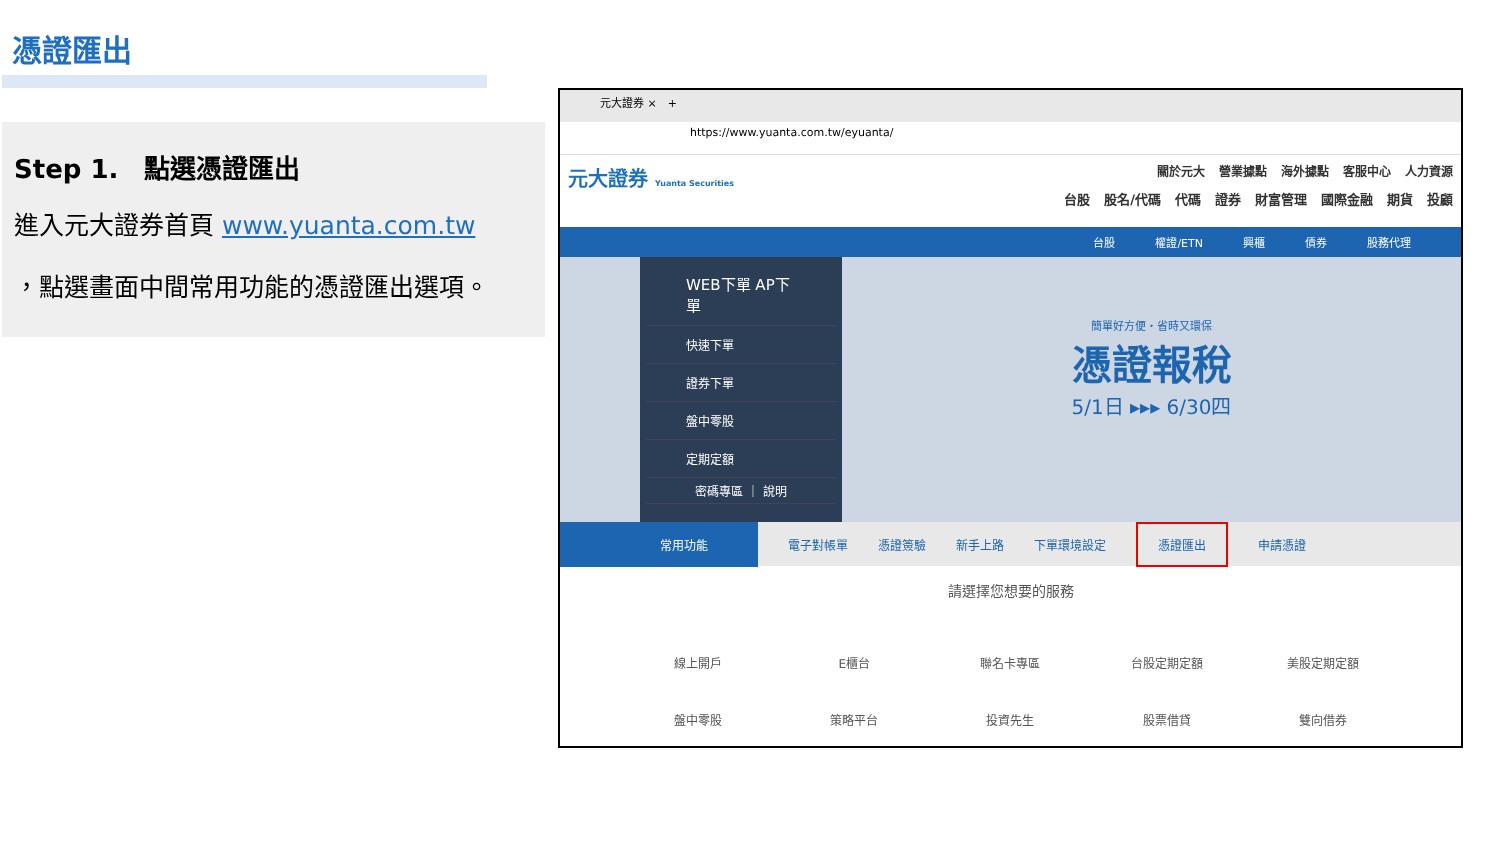憑證匯出
Step 1.　點選憑證匯出
進入元大證券首頁 www.yuanta.com.tw
，點選畫面中間常用功能的憑證匯出選項。
元大證券 ×　+
https://www.yuanta.com.tw/eyuanta/
元大證券 Yuanta Securities
關於元大 營業據點 海外據點 客服中心 人力資源
台股 股名/代碼 代碼 證券 財富管理 國際金融 期貨 投顧
台股 權證/ETN 興櫃 債券 股務代理
WEB下單 AP下單
快速下單
證券下單
盤中零股
定期定額
密碼專區 ｜ 說明
簡單好方便・省時又環保
憑證報稅
5/1日 ▸▸▸ 6/30四
常用功能 電子對帳單 憑證簽驗 新手上路 下單環境設定 憑證匯出 申請憑證
請選擇您想要的服務
線上開戶 E櫃台 聯名卡專區 台股定期定額 美股定期定額 盤中零股 策略平台 投資先生 股票借貸 雙向借券